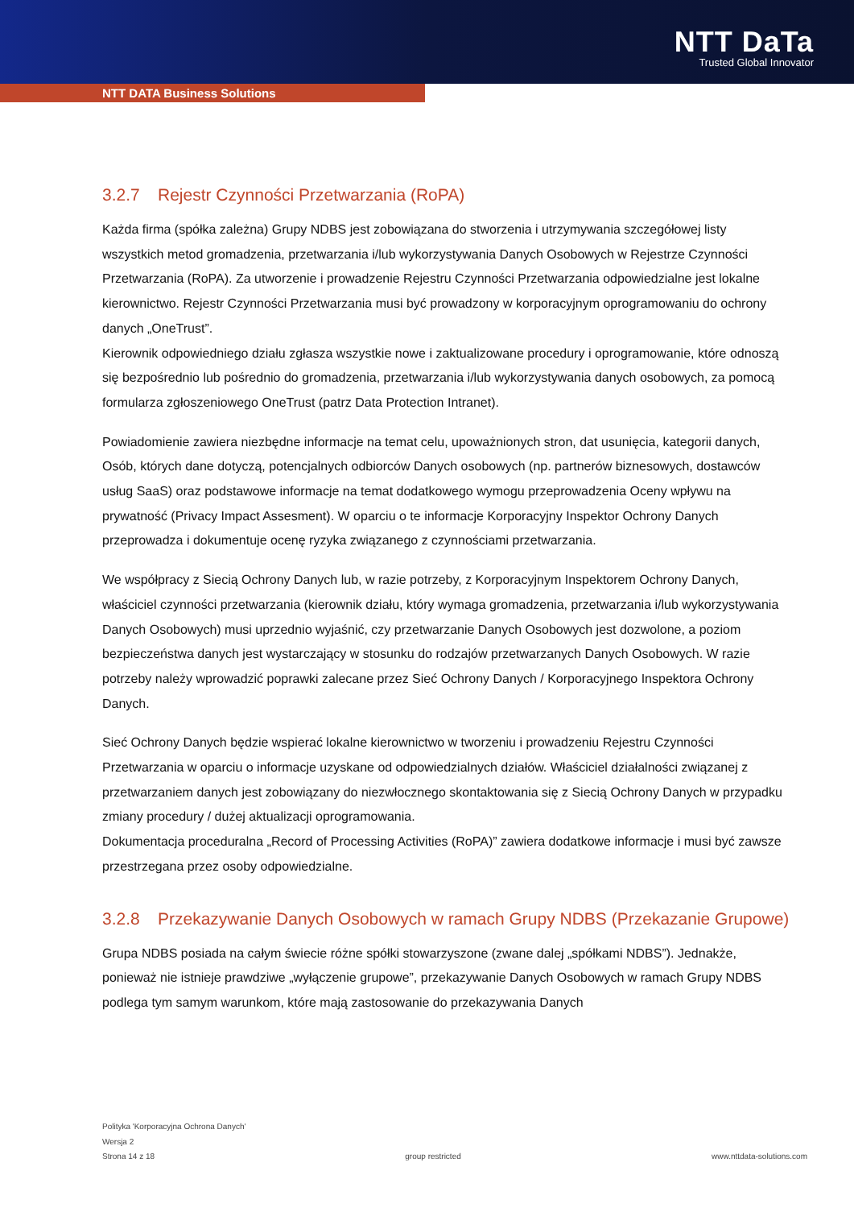NTT DaTa
Trusted Global Innovator
NTT DATA Business Solutions
3.2.7 Rejestr Czynności Przetwarzania (RoPA)
Każda firma (spółka zależna) Grupy NDBS jest zobowiązana do stworzenia i utrzymywania szczegółowej listy wszystkich metod gromadzenia, przetwarzania i/lub wykorzystywania Danych Osobowych w Rejestrze Czynności Przetwarzania (RoPA). Za utworzenie i prowadzenie Rejestru Czynności Przetwarzania odpowiedzialne jest lokalne kierownictwo. Rejestr Czynności Przetwarzania musi być prowadzony w korporacyjnym oprogramowaniu do ochrony danych „OneTrust”.
Kierownik odpowiedniego działu zgłasza wszystkie nowe i zaktualizowane procedury i oprogramowanie, które odnoszą się bezpośrednio lub pośrednio do gromadzenia, przetwarzania i/lub wykorzystywania danych osobowych, za pomocą formularza zgłoszeniowego OneTrust (patrz Data Protection Intranet).
Powiadomienie zawiera niezbędne informacje na temat celu, upoważnionych stron, dat usunięcia, kategorii danych, Osób, których dane dotyczą, potencjalnych odbiorców Danych osobowych (np. partnerów biznesowych, dostawców usług SaaS) oraz podstawowe informacje na temat dodatkowego wymogu przeprowadzenia Oceny wpływu na prywatność (Privacy Impact Assesment). W oparciu o te informacje Korporacyjny Inspektor Ochrony Danych przeprowadza i dokumentuje ocenę ryzyka związanego z czynnościami przetwarzania.
We współpracy z Siecią Ochrony Danych lub, w razie potrzeby, z Korporacyjnym Inspektorem Ochrony Danych, właściciel czynności przetwarzania (kierownik działu, który wymaga gromadzenia, przetwarzania i/lub wykorzystywania Danych Osobowych) musi uprzednio wyjaśnić, czy przetwarzanie Danych Osobowych jest dozwolone, a poziom bezpieczeństwa danych jest wystarczający w stosunku do rodzajów przetwarzanych Danych Osobowych. W razie potrzeby należy wprowadzić poprawki zalecane przez Sieć Ochrony Danych / Korporacyjnego Inspektora Ochrony Danych.
Sieć Ochrony Danych będzie wspierać lokalne kierownictwo w tworzeniu i prowadzeniu Rejestru Czynności Przetwarzania w oparciu o informacje uzyskane od odpowiedzialnych działów. Właściciel działalności związanej z przetwarzaniem danych jest zobowiązany do niezwłocznego skontaktowania się z Siecią Ochrony Danych w przypadku zmiany procedury / dużej aktualizacji oprogramowania.
Dokumentacja proceduralna „Record of Processing Activities (RoPA)” zawiera dodatkowe informacje i musi być zawsze przestrzegana przez osoby odpowiedzialne.
3.2.8 Przekazywanie Danych Osobowych w ramach Grupy NDBS (Przekazanie Grupowe)
Grupa NDBS posiada na całym świecie różne spółki stowarzyszone (zwane dalej „spółkami NDBS”). Jednakże, ponieważ nie istnieje prawdziwe „wyłączenie grupowe”, przekazywanie Danych Osobowych w ramach Grupy NDBS podlega tym samym warunkom, które mają zastosowanie do przekazywania Danych
Polityka 'Korporacyjna Ochrona Danych'
Wersja 2
Strona 14 z 18 group restricted www.nttdata-solutions.com